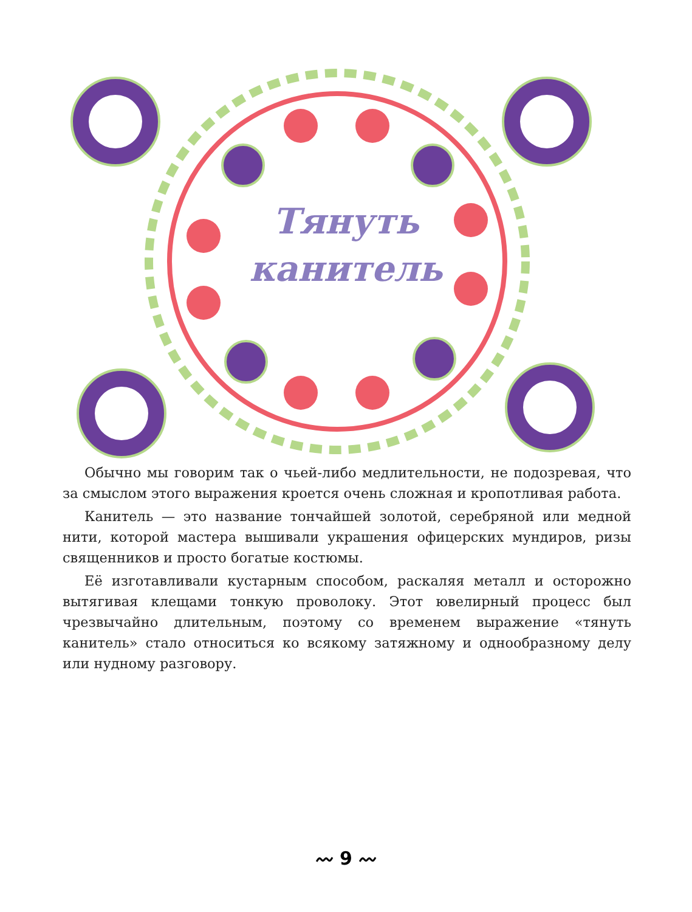Тянуть
канитель
Обычно мы говорим так о чьей-либо медлительности, не подозревая, что за смыслом этого выражения кроется очень сложная и кропотливая работа.
Канитель — это название тончайшей золотой, серебряной или медной нити, которой мастера вышивали украшения офицерских мундиров, ризы священников и просто богатые костюмы.
Её изготавливали кустарным способом, раскаляя металл и осторожно вытягивая клещами тонкую проволоку. Этот ювелирный процесс был чрезвычайно длительным, поэтому со временем выражение «тянуть канитель» стало относиться ко всякому затяжному и однообразному делу или нудному разговору.
〰 9 〰